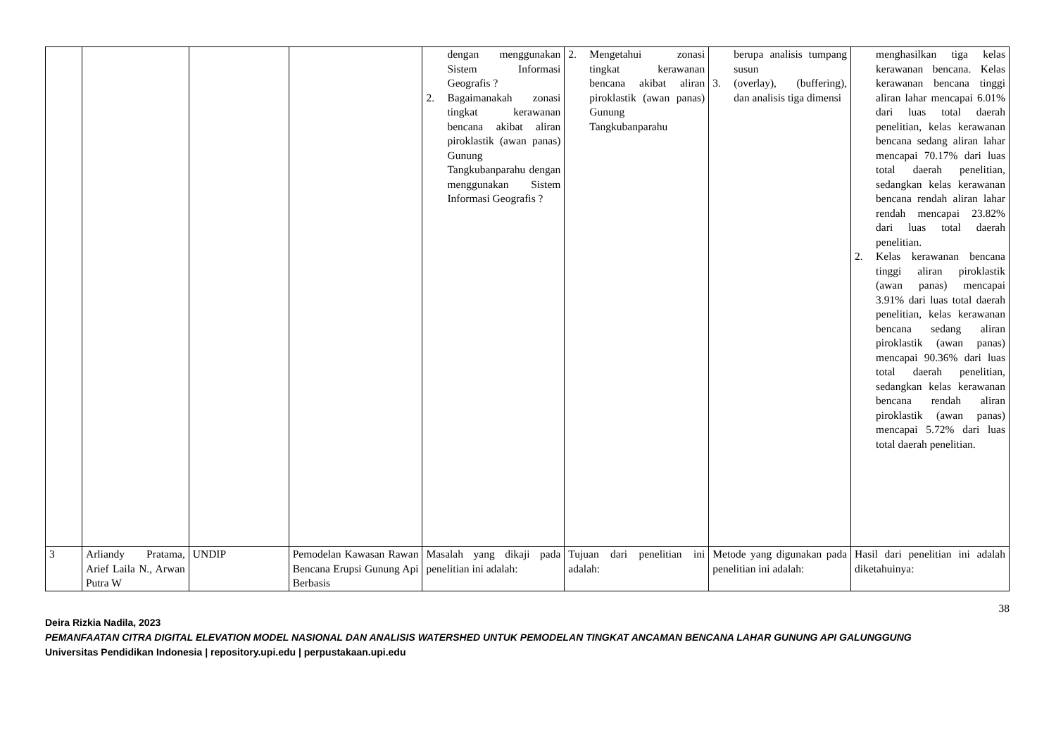| | | | | dengan menggunakan Sistem Informasi Geografis ? 2. Bagaimanakah zonasi tingkat kerawanan bencana akibat aliran piroklastik (awan panas) Gunung Tangkubanparahu dengan menggunakan Sistem Informasi Geografis ? | 2. Mengetahui zonasi tingkat kerawanan bencana akibat aliran piroklastik (awan panas) Gunung Tangkubanparahu | berupa analisis tumpang susun 3. (overlay), (buffering), dan analisis tiga dimensi | menghasilkan tiga kelas kerawanan bencana. Kelas kerawanan bencana tinggi aliran lahar mencapai 6.01% dari luas total daerah penelitian, kelas kerawanan bencana sedang aliran lahar mencapai 70.17% dari luas total daerah penelitian, sedangkan kelas kerawanan bencana rendah aliran lahar rendah mencapai 23.82% dari luas total daerah penelitian. 2. Kelas kerawanan bencana tinggi aliran piroklastik (awan panas) mencapai 3.91% dari luas total daerah penelitian, kelas kerawanan bencana sedang aliran piroklastik (awan panas) mencapai 90.36% dari luas total daerah penelitian, sedangkan kelas kerawanan bencana rendah aliran piroklastik (awan panas) mencapai 5.72% dari luas total daerah penelitian. |
| 3 | Arliandy Pratama, Arief Laila N., Arwan Putra W | UNDIP | Pemodelan Kawasan Rawan Bencana Erupsi Gunung Api Berbasis | Masalah yang dikaji pada penelitian ini adalah: | Tujuan dari penelitian ini adalah: | Metode yang digunakan pada penelitian ini adalah: | Hasil dari penelitian ini adalah diketahuinya: |
38
Deira Rizkia Nadila, 2023
PEMANFAATAN CITRA DIGITAL ELEVATION MODEL NASIONAL DAN ANALISIS WATERSHED UNTUK PEMODELAN TINGKAT ANCAMAN BENCANA LAHAR GUNUNG API GALUNGGUNG
Universitas Pendidikan Indonesia | repository.upi.edu | perpustakaan.upi.edu